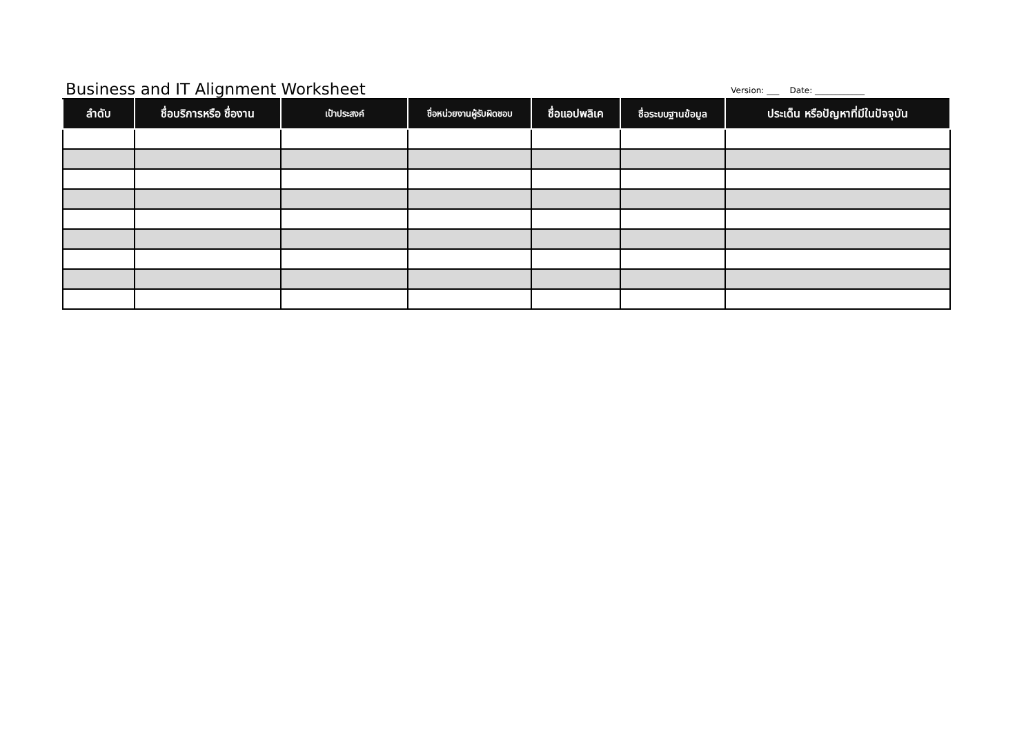Business and IT Alignment Worksheet
Version: ___ Date: ____________
| ลำดับ | ชื่อบริการหรือ ชื่องาน | เป้าประสงค์ | ชื่อหน่วยงานผู้รับผิดชอบ | ชื่อแอปพลิเค | ชื่อระบบฐานข้อมูล | ประเด็น หรือปัญหาที่มีในปัจจุบัน |
| --- | --- | --- | --- | --- | --- | --- |